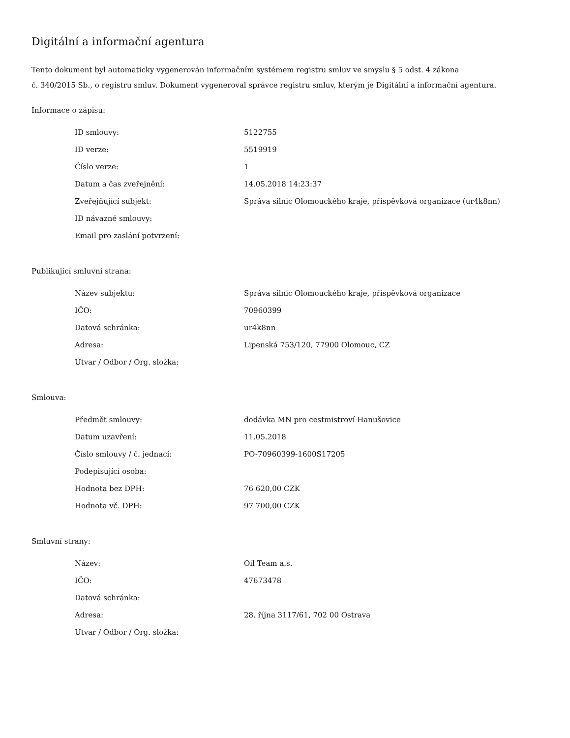Digitální a informační agentura
Tento dokument byl automaticky vygenerován informačním systémem registru smluv ve smyslu § 5 odst. 4 zákona
č. 340/2015 Sb., o registru smluv. Dokument vygeneroval správce registru smluv, kterým je Digitální a informační agentura.
Informace o zápisu:
| ID smlouvy: | 5122755 |
| ID verze: | 5519919 |
| Číslo verze: | 1 |
| Datum a čas zveřejnění: | 14.05.2018 14:23:37 |
| Zveřejňující subjekt: | Správa silnic Olomouckého kraje, příspěvková organizace (ur4k8nn) |
| ID návazné smlouvy: | |
| Email pro zaslání potvrzení: | |
Publikující smluvní strana:
| Název subjektu: | Správa silnic Olomouckého kraje, příspěvková organizace |
| IČO: | 70960399 |
| Datová schránka: | ur4k8nn |
| Adresa: | Lipenská 753/120, 77900 Olomouc, CZ |
| Útvar / Odbor / Org. složka: | |
Smlouva:
| Předmět smlouvy: | dodávka MN pro cestmistroví Hanušovice |
| Datum uzavření: | 11.05.2018 |
| Číslo smlouvy / č. jednací: | PO-70960399-1600S17205 |
| Podepisující osoba: | |
| Hodnota bez DPH: | 76 620,00 CZK |
| Hodnota vč. DPH: | 97 700,00 CZK |
Smluvní strany:
| Název: | Oil Team a.s. |
| IČO: | 47673478 |
| Datová schránka: | |
| Adresa: | 28. října 3117/61, 702 00 Ostrava |
| Útvar / Odbor / Org. složka: | |